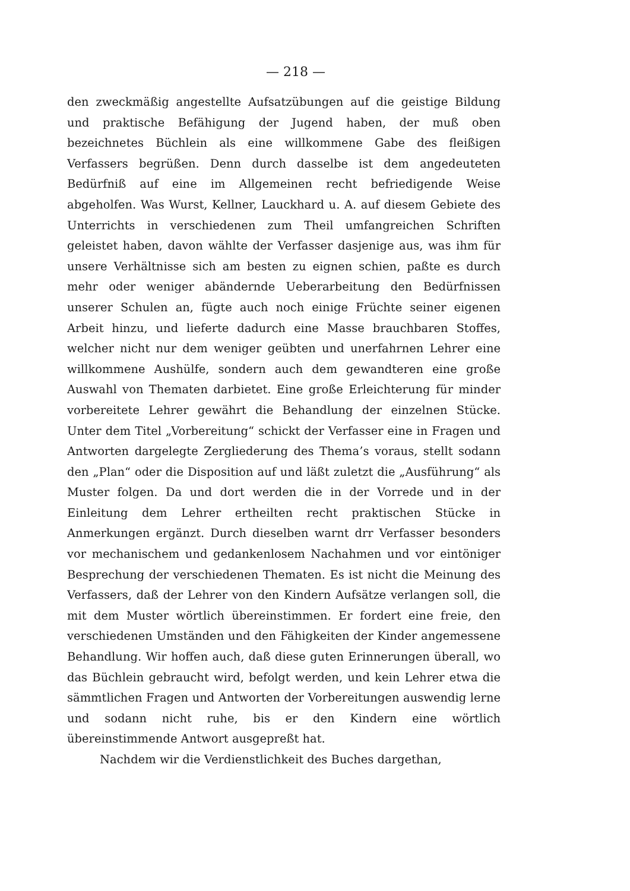— 218 —
den zweckmäßig angestellte Aufsatzübungen auf die geistige Bildung und praktische Befähigung der Jugend haben, der muß oben bezeichnetes Büchlein als eine willkommene Gabe des fleißigen Verfassers begrüßen. Denn durch dasselbe ist dem angedeuteten Bedürfniß auf eine im Allgemeinen recht befriedigende Weise abgeholfen. Was Wurst, Kellner, Lauckhard u. A. auf diesem Gebiete des Unterrichts in verschiedenen zum Theil umfangreichen Schriften geleistet haben, davon wählte der Verfasser dasjenige aus, was ihm für unsere Verhältnisse sich am besten zu eignen schien, paßte es durch mehr oder weniger abändernde Ueberarbeitung den Bedürfnissen unserer Schulen an, fügte auch noch einige Früchte seiner eigenen Arbeit hinzu, und lieferte dadurch eine Masse brauchbaren Stoffes, welcher nicht nur dem weniger geübten und unerfahrnen Lehrer eine willkommene Aushülfe, sondern auch dem gewandteren eine große Auswahl von Thematen darbietet. Eine große Erleichterung für minder vorbereitete Lehrer gewährt die Behandlung der einzelnen Stücke. Unter dem Titel „Vorbereitung“ schickt der Verfasser eine in Fragen und Antworten dargelegte Zergliederung des Thema’s voraus, stellt sodann den „Plan“ oder die Disposition auf und läßt zuletzt die „Ausführung“ als Muster folgen. Da und dort werden die in der Vorrede und in der Einleitung dem Lehrer ertheilten recht praktischen Stücke in Anmerkungen ergänzt. Durch dieselben warnt drr Verfasser besonders vor mechanischem und gedankenlosem Nachahmen und vor eintöniger Besprechung der verschiedenen Thematen. Es ist nicht die Meinung des Verfassers, daß der Lehrer von den Kindern Aufsätze verlangen soll, die mit dem Muster wörtlich übereinstimmen. Er fordert eine freie, den verschiedenen Umständen und den Fähigkeiten der Kinder angemessene Behandlung. Wir hoffen auch, daß diese guten Erinnerungen überall, wo das Büchlein gebraucht wird, befolgt werden, und kein Lehrer etwa die sämmtlichen Fragen und Antworten der Vorbereitungen auswendig lerne und sodann nicht ruhe, bis er den Kindern eine wörtlich übereinstimmende Antwort ausgepreßt hat.
Nachdem wir die Verdienstlichkeit des Buches dargethan,